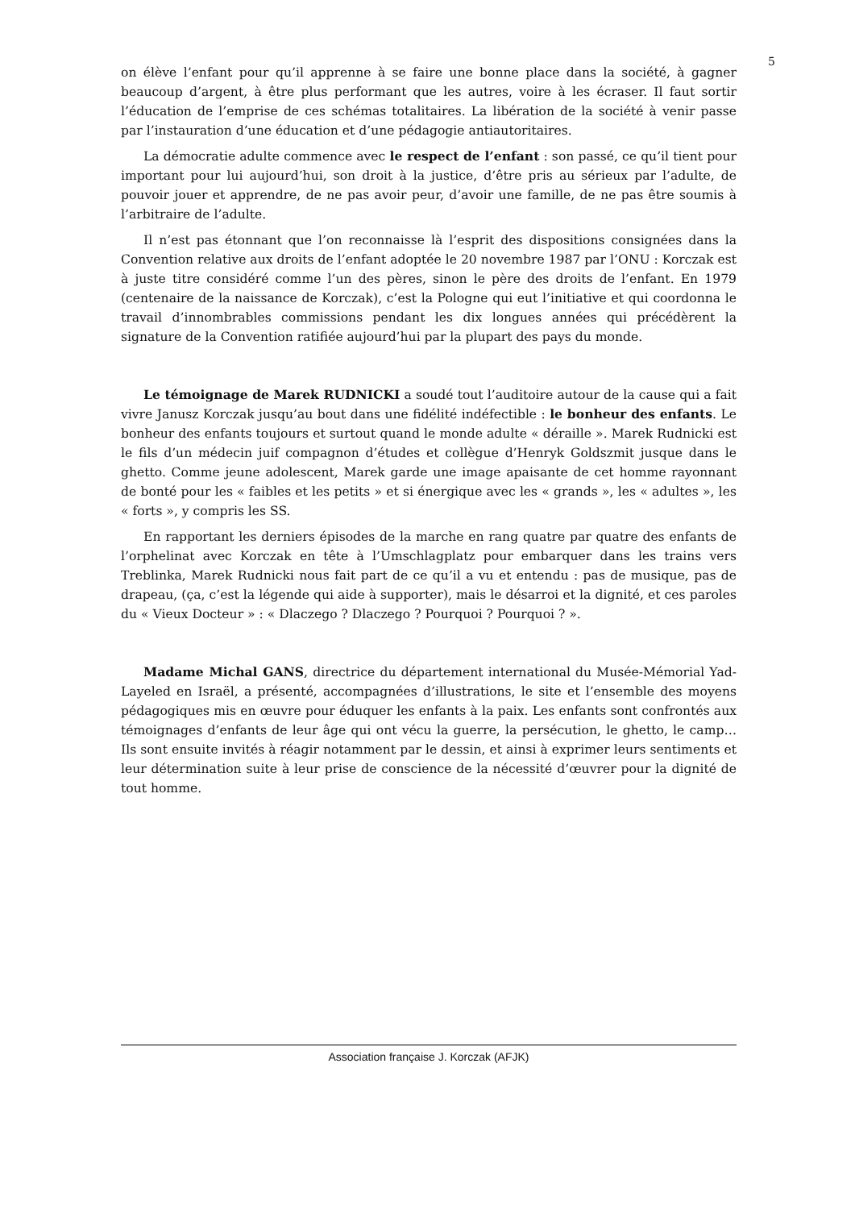5
on élève l’enfant pour qu’il apprenne à se faire une bonne place dans la société, à gagner beaucoup d’argent, à être plus performant que les autres, voire à les écraser. Il faut sortir l’éducation de l’emprise de ces schémas totalitaires. La libération de la société à venir passe par l’instauration d’une éducation et d’une pédagogie antiautoritaires.
La démocratie adulte commence avec le respect de l’enfant : son passé, ce qu’il tient pour important pour lui aujourd’hui, son droit à la justice, d’être pris au sérieux par l’adulte, de pouvoir jouer et apprendre, de ne pas avoir peur, d’avoir une famille, de ne pas être soumis à l’arbitraire de l’adulte.
Il n’est pas étonnant que l’on reconnaisse là l’esprit des dispositions consignées dans la Convention relative aux droits de l’enfant adoptée le 20 novembre 1987 par l’ONU : Korczak est à juste titre considéré comme l’un des pères, sinon le père des droits de l’enfant. En 1979 (centenaire de la naissance de Korczak), c’est la Pologne qui eut l’initiative et qui coordonna le travail d’innombrables commissions pendant les dix longues années qui précédèrent la signature de la Convention ratifiée aujourd’hui par la plupart des pays du monde.
Le témoignage de Marek RUDNICKI a soudé tout l’auditoire autour de la cause qui a fait vivre Janusz Korczak jusqu’au bout dans une fidélité indéfectible : le bonheur des enfants. Le bonheur des enfants toujours et surtout quand le monde adulte « déraille ». Marek Rudnicki est le fils d’un médecin juif compagnon d’études et collègue d’Henryk Goldszmit jusque dans le ghetto. Comme jeune adolescent, Marek garde une image apaisante de cet homme rayonnant de bonté pour les « faibles et les petits » et si énergique avec les « grands », les « adultes », les « forts », y compris les SS.
En rapportant les derniers épisodes de la marche en rang quatre par quatre des enfants de l’orphelinat avec Korczak en tête à l’Umschlagplatz pour embarquer dans les trains vers Treblinka, Marek Rudnicki nous fait part de ce qu’il a vu et entendu : pas de musique, pas de drapeau, (ça, c’est la légende qui aide à supporter), mais le désarroi et la dignité, et ces paroles du « Vieux Docteur » : « Dlaczego ? Dlaczego ? Pourquoi ? Pourquoi ? ».
Madame Michal GANS, directrice du département international du Musée-Mémorial Yad-Layeled en Israël, a présenté, accompagnées d’illustrations, le site et l’ensemble des moyens pédagogiques mis en œuvre pour éduquer les enfants à la paix. Les enfants sont confrontés aux témoignages d’enfants de leur âge qui ont vécu la guerre, la persécution, le ghetto, le camp… Ils sont ensuite invités à réagir notamment par le dessin, et ainsi à exprimer leurs sentiments et leur détermination suite à leur prise de conscience de la nécessité d’œuvrer pour la dignité de tout homme.
Association française J. Korczak (AFJK)